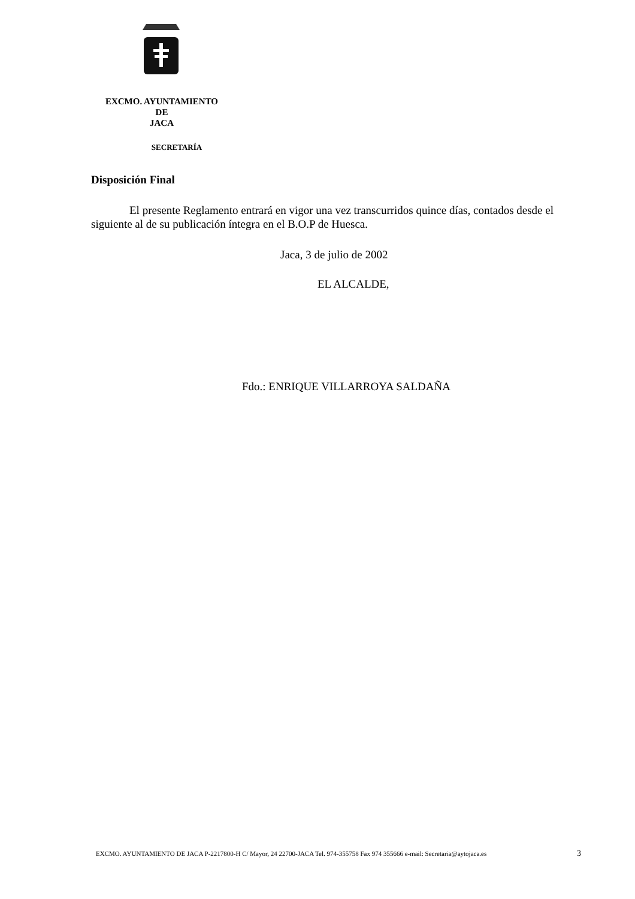EXCMO. AYUNTAMIENTO
DE
JACA
SECRETARÍA
Disposición Final
El presente Reglamento entrará en vigor una vez transcurridos quince días, contados desde el siguiente al de su publicación íntegra en el B.O.P de Huesca.
Jaca, 3 de julio de 2002
EL ALCALDE,
Fdo.: ENRIQUE VILLARROYA SALDAÑA
EXCMO. AYUNTAMIENTO DE JACA P-2217800-H C/ Mayor, 24 22700-JACA Tel. 974-355758 Fax 974 355666 e-mail: Secretaria@aytojaca.es 3